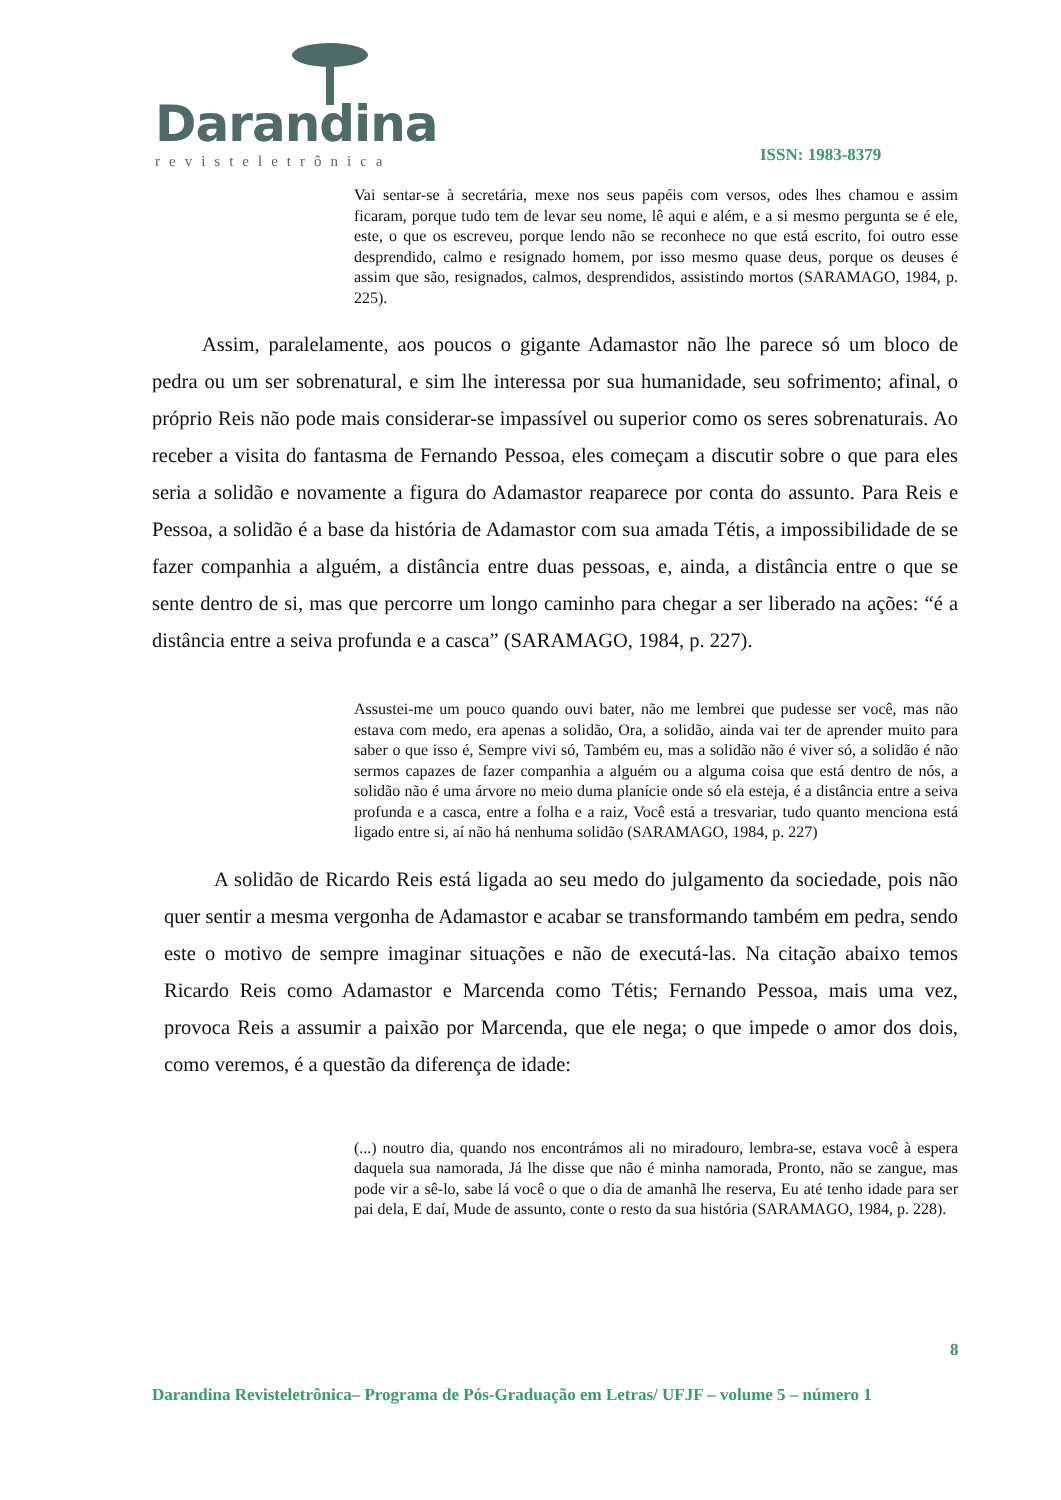Darandina
revisteletrônica
ISSN: 1983-8379
Vai sentar-se à secretária, mexe nos seus papéis com versos, odes lhes chamou e assim ficaram, porque tudo tem de levar seu nome, lê aqui e além, e a si mesmo pergunta se é ele, este, o que os escreveu, porque lendo não se reconhece no que está escrito, foi outro esse desprendido, calmo e resignado homem, por isso mesmo quase deus, porque os deuses é assim que são, resignados, calmos, desprendidos, assistindo mortos (SARAMAGO, 1984, p. 225).
Assim, paralelamente, aos poucos o gigante Adamastor não lhe parece só um bloco de pedra ou um ser sobrenatural, e sim lhe interessa por sua humanidade, seu sofrimento; afinal, o próprio Reis não pode mais considerar-se impassível ou superior como os seres sobrenaturais. Ao receber a visita do fantasma de Fernando Pessoa, eles começam a discutir sobre o que para eles seria a solidão e novamente a figura do Adamastor reaparece por conta do assunto. Para Reis e Pessoa, a solidão é a base da história de Adamastor com sua amada Tétis, a impossibilidade de se fazer companhia a alguém, a distância entre duas pessoas, e, ainda, a distância entre o que se sente dentro de si, mas que percorre um longo caminho para chegar a ser liberado na ações: “é a distância entre a seiva profunda e a casca” (SARAMAGO, 1984, p. 227).
Assustei-me um pouco quando ouvi bater, não me lembrei que pudesse ser você, mas não estava com medo, era apenas a solidão, Ora, a solidão, ainda vai ter de aprender muito para saber o que isso é, Sempre vivi só, Também eu, mas a solidão não é viver só, a solidão é não sermos capazes de fazer companhia a alguém ou a alguma coisa que está dentro de nós, a solidão não é uma árvore no meio duma planície onde só ela esteja, é a distância entre a seiva profunda e a casca, entre a folha e a raiz, Você está a tresvariar, tudo quanto menciona está ligado entre si, aí não há nenhuma solidão (SARAMAGO, 1984, p. 227)
A solidão de Ricardo Reis está ligada ao seu medo do julgamento da sociedade, pois não quer sentir a mesma vergonha de Adamastor e acabar se transformando também em pedra, sendo este o motivo de sempre imaginar situações e não de executá-las. Na citação abaixo temos Ricardo Reis como Adamastor e Marcenda como Tétis; Fernando Pessoa, mais uma vez, provoca Reis a assumir a paixão por Marcenda, que ele nega; o que impede o amor dos dois, como veremos, é a questão da diferença de idade:
(...) noutro dia, quando nos encontrámos ali no miradouro, lembra-se, estava você à espera daquela sua namorada, Já lhe disse que não é minha namorada, Pronto, não se zangue, mas pode vir a sê-lo, sabe lá você o que o dia de amanhã lhe reserva, Eu até tenho idade para ser pai dela, E daí, Mude de assunto, conte o resto da sua história (SARAMAGO, 1984, p. 228).
8
Darandina Revisteletrônica– Programa de Pós-Graduação em Letras/ UFJF – volume 5 – número 1